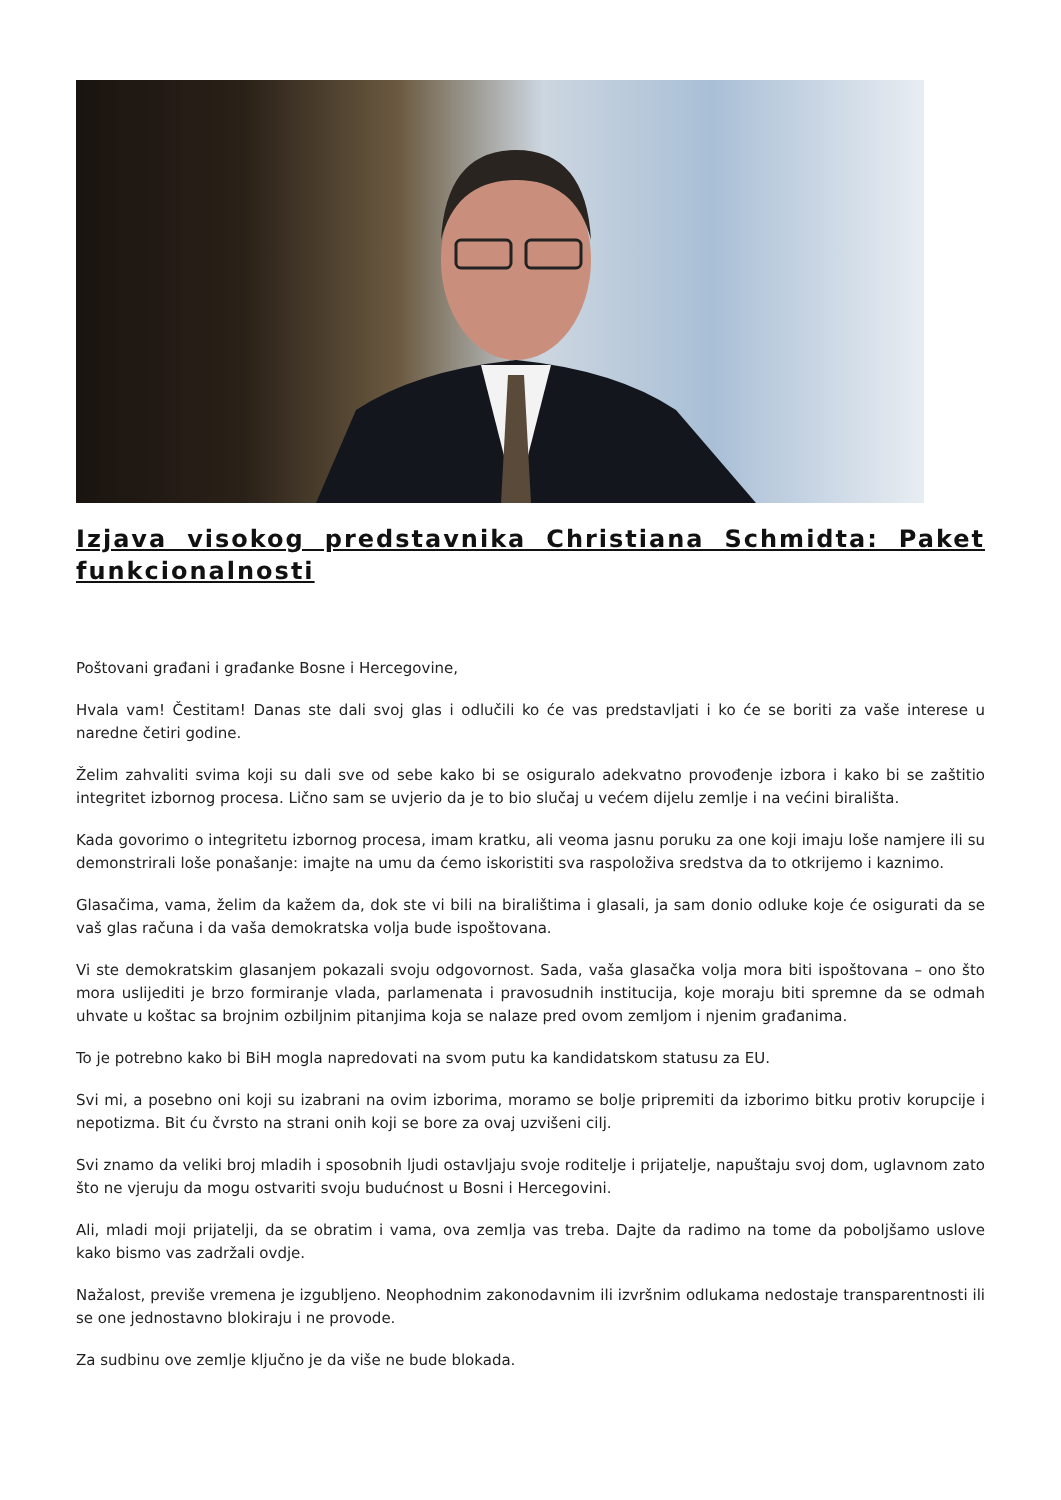Izjava visokog predstavnika Christiana Schmidta: Paket funkcionalnosti
Poštovani građani i građanke Bosne i Hercegovine,
Hvala vam! Čestitam! Danas ste dali svoj glas i odlučili ko će vas predstavljati i ko će se boriti za vaše interese u naredne četiri godine.
Želim zahvaliti svima koji su dali sve od sebe kako bi se osiguralo adekvatno provođenje izbora i kako bi se zaštitio integritet izbornog procesa. Lično sam se uvjerio da je to bio slučaj u većem dijelu zemlje i na većini birališta.
Kada govorimo o integritetu izbornog procesa, imam kratku, ali veoma jasnu poruku za one koji imaju loše namjere ili su demonstrirali loše ponašanje: imajte na umu da ćemo iskoristiti sva raspoloživa sredstva da to otkrijemo i kaznimo.
Glasačima, vama, želim da kažem da, dok ste vi bili na biralištima i glasali, ja sam donio odluke koje će osigurati da se vaš glas računa i da vaša demokratska volja bude ispoštovana.
Vi ste demokratskim glasanjem pokazali svoju odgovornost. Sada, vaša glasačka volja mora biti ispoštovana – ono što mora uslijediti je brzo formiranje vlada, parlamenata i pravosudnih institucija, koje moraju biti spremne da se odmah uhvate u koštac sa brojnim ozbiljnim pitanjima koja se nalaze pred ovom zemljom i njenim građanima.
To je potrebno kako bi BiH mogla napredovati na svom putu ka kandidatskom statusu za EU.
Svi mi, a posebno oni koji su izabrani na ovim izborima, moramo se bolje pripremiti da izborimo bitku protiv korupcije i nepotizma. Bit ću čvrsto na strani onih koji se bore za ovaj uzvišeni cilj.
Svi znamo da veliki broj mladih i sposobnih ljudi ostavljaju svoje roditelje i prijatelje, napuštaju svoj dom, uglavnom zato što ne vjeruju da mogu ostvariti svoju budućnost u Bosni i Hercegovini.
Ali, mladi moji prijatelji, da se obratim i vama, ova zemlja vas treba. Dajte da radimo na tome da poboljšamo uslove kako bismo vas zadržali ovdje.
Nažalost, previše vremena je izgubljeno. Neophodnim zakonodavnim ili izvršnim odlukama nedostaje transparentnosti ili se one jednostavno blokiraju i ne provode.
Za sudbinu ove zemlje ključno je da više ne bude blokada.